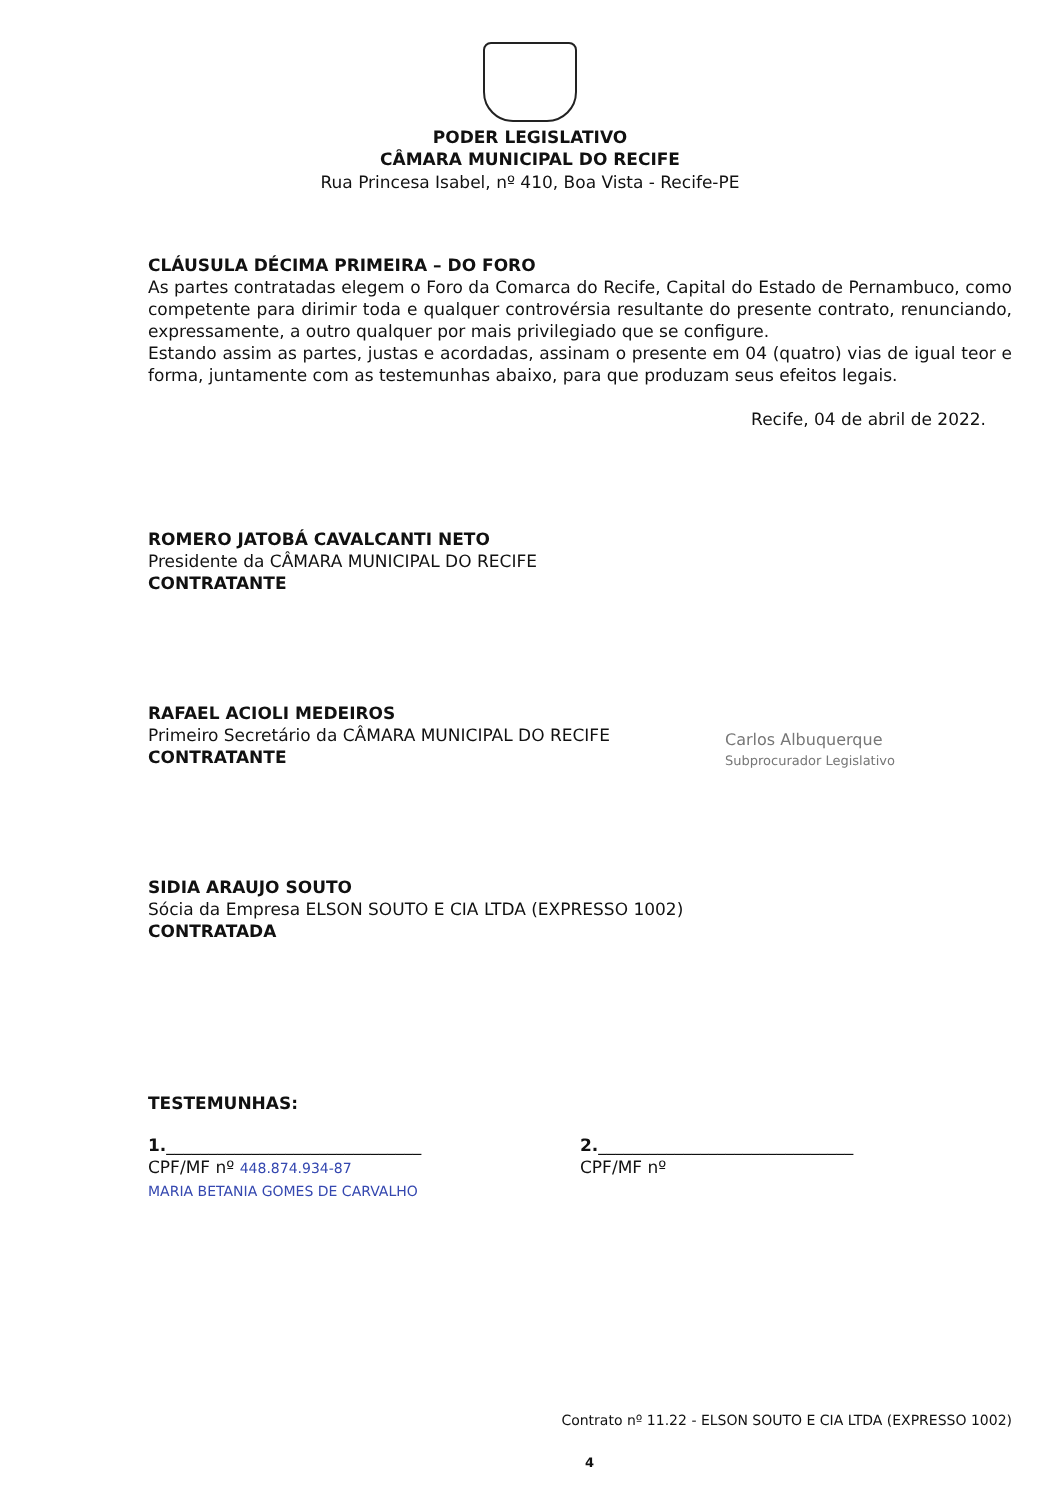PODER LEGISLATIVO
CÂMARA MUNICIPAL DO RECIFE
Rua Princesa Isabel, nº 410, Boa Vista - Recife-PE
CLÁUSULA DÉCIMA PRIMEIRA – DO FORO
As partes contratadas elegem o Foro da Comarca do Recife, Capital do Estado de Pernambuco, como competente para dirimir toda e qualquer controvérsia resultante do presente contrato, renunciando, expressamente, a outro qualquer por mais privilegiado que se configure.
Estando assim as partes, justas e acordadas, assinam o presente em 04 (quatro) vias de igual teor e forma, juntamente com as testemunhas abaixo, para que produzam seus efeitos legais.
Recife, 04 de abril de 2022.
ROMERO JATOBÁ CAVALCANTI NETO
Presidente da CÂMARA MUNICIPAL DO RECIFE
CONTRATANTE
RAFAEL ACIOLI MEDEIROS
Primeiro Secretário da CÂMARA MUNICIPAL DO RECIFE
CONTRATANTE
SIDIA ARAUJO SOUTO
Sócia da Empresa ELSON SOUTO E CIA LTDA (EXPRESSO 1002)
CONTRATADA
TESTEMUNHAS:
1.______________________________
CPF/MF nº 448.874.934-87
MARIA BETANIA GOMES DE CARVALHO
2.______________________________
CPF/MF nº
Carlos Albuquerque
Subprocurador Legislativo
Contrato nº 11.22 - ELSON SOUTO E CIA LTDA (EXPRESSO 1002)
4